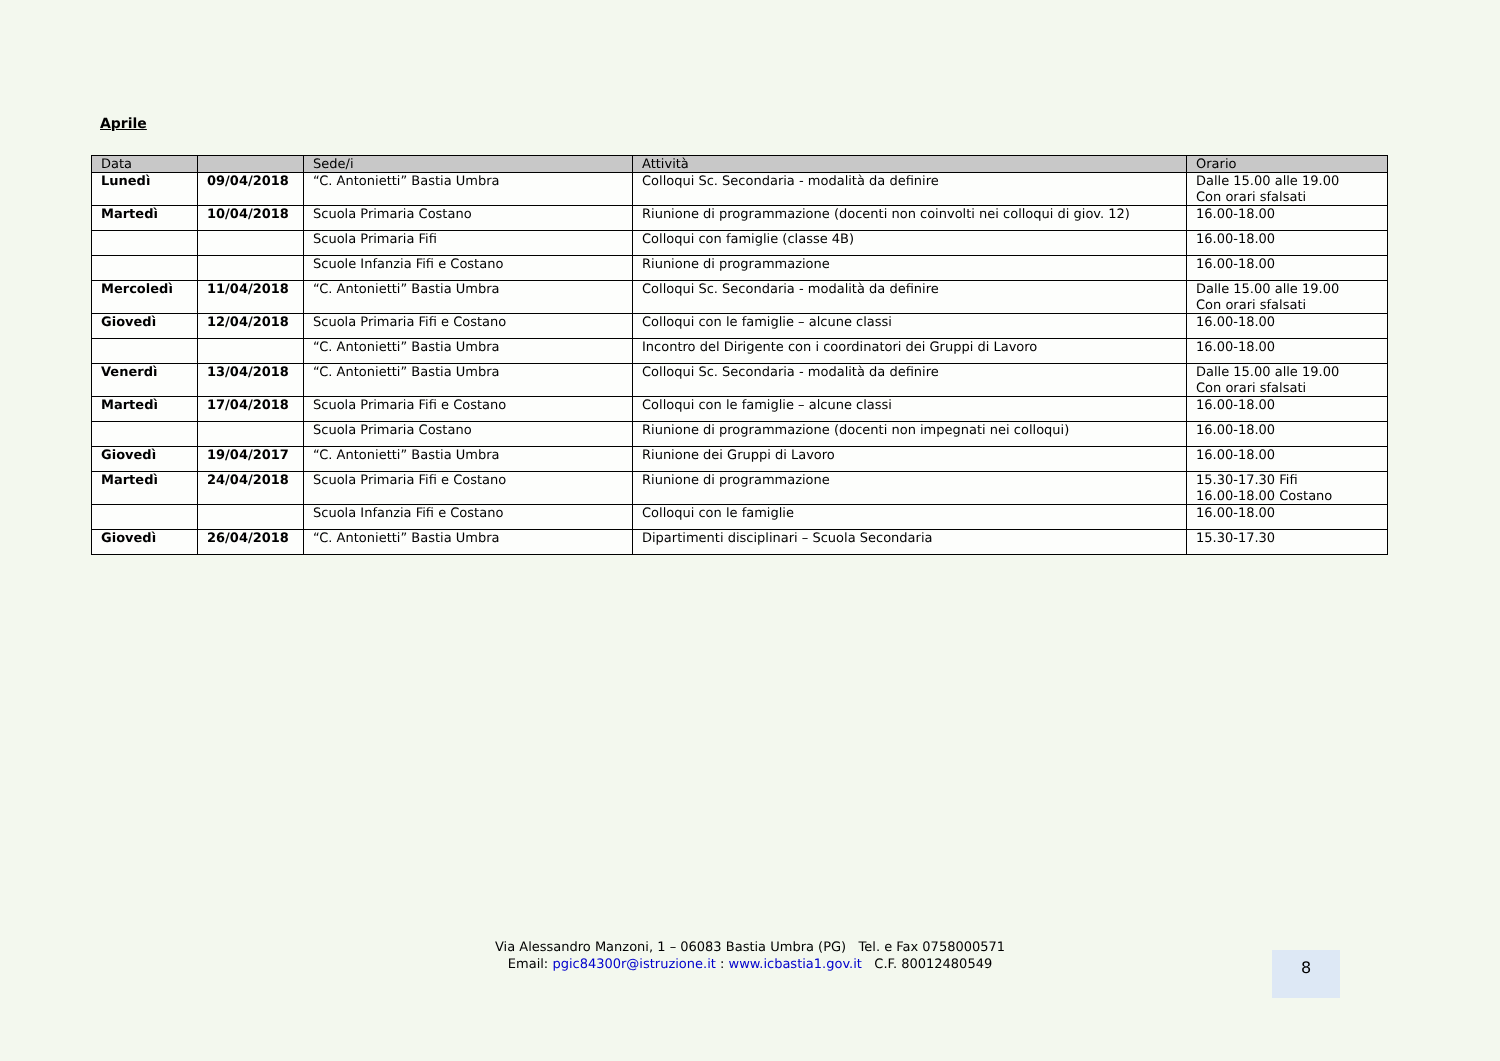Aprile
| Data | | Sede/i | Attività | Orario |
| --- | --- | --- | --- | --- |
| Lunedì | 09/04/2018 | “C. Antonietti” Bastia Umbra | Colloqui Sc. Secondaria - modalità da definire | Dalle 15.00 alle 19.00 Con orari sfalsati |
| Martedì | 10/04/2018 | Scuola Primaria Costano | Riunione di programmazione (docenti non coinvolti nei colloqui di giov. 12) | 16.00-18.00 |
| | | Scuola Primaria Fifi | Colloqui con famiglie (classe 4B) | 16.00-18.00 |
| | | Scuole Infanzia Fifi e Costano | Riunione di programmazione | 16.00-18.00 |
| Mercoledì | 11/04/2018 | “C. Antonietti” Bastia Umbra | Colloqui Sc. Secondaria - modalità da definire | Dalle 15.00 alle 19.00 Con orari sfalsati |
| Giovedì | 12/04/2018 | Scuola Primaria Fifi e Costano | Colloqui con le famiglie – alcune classi | 16.00-18.00 |
| | | “C. Antonietti” Bastia Umbra | Incontro del Dirigente con i coordinatori dei Gruppi di Lavoro | 16.00-18.00 |
| Venerdì | 13/04/2018 | “C. Antonietti” Bastia Umbra | Colloqui Sc. Secondaria - modalità da definire | Dalle 15.00 alle 19.00 Con orari sfalsati |
| Martedì | 17/04/2018 | Scuola Primaria Fifi e Costano | Colloqui con le famiglie – alcune classi | 16.00-18.00 |
| | | Scuola Primaria Costano | Riunione di programmazione (docenti non impegnati nei colloqui) | 16.00-18.00 |
| Giovedì | 19/04/2017 | “C. Antonietti” Bastia Umbra | Riunione dei Gruppi di Lavoro | 16.00-18.00 |
| Martedì | 24/04/2018 | Scuola Primaria Fifi e Costano | Riunione di programmazione | 15.30-17.30 Fifi 16.00-18.00 Costano |
| | | Scuola Infanzia Fifi e Costano | Colloqui con le famiglie | 16.00-18.00 |
| Giovedì | 26/04/2018 | “C. Antonietti” Bastia Umbra | Dipartimenti disciplinari – Scuola Secondaria | 15.30-17.30 |
Via Alessandro Manzoni, 1 – 06083 Bastia Umbra (PG) Tel. e Fax 0758000571
Email: pgic84300r@istruzione.it : www.icbastia1.gov.it C.F. 80012480549
8